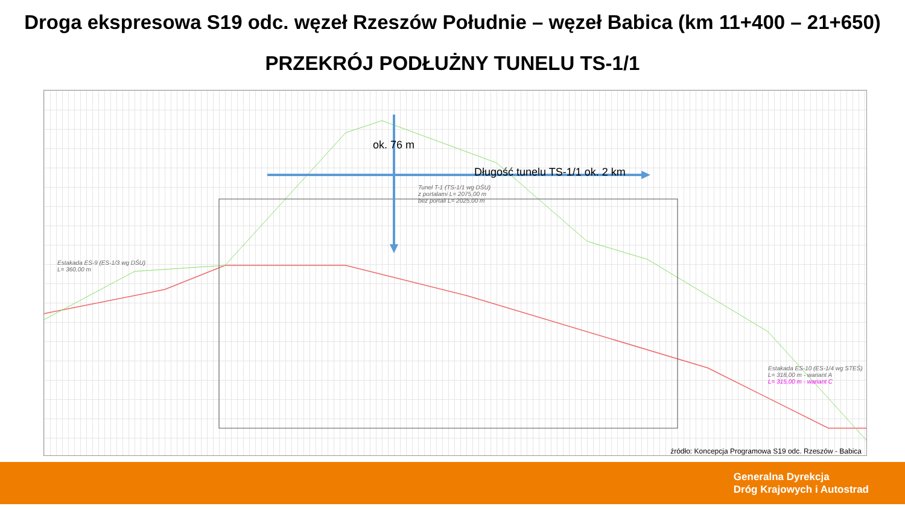Droga ekspresowa S19 odc. węzeł Rzeszów Południe – węzeł Babica (km 11+400 – 21+650)
PRZEKRÓJ PODŁUŻNY TUNELU TS-1/1
Estakada ES-9 (ES-1/3 wg DŚU)
L= 360,00 m
Tunel T-1 (TS-1/1 wg DŚU)
z portalami L= 2075,00 m
bez portali L= 2025,00 m
Estakada ES-10 (ES-1/4 wg STEŚ)
L= 318,00 m - wariant A
L= 315,00 m - wariant C
ok. 76 m
Długość tunelu TS-1/1 ok. 2 km
źródło: Koncepcja Programowa S19 odc. Rzeszów - Babica
Generalna Dyrekcja
Dróg Krajowych i Autostrad